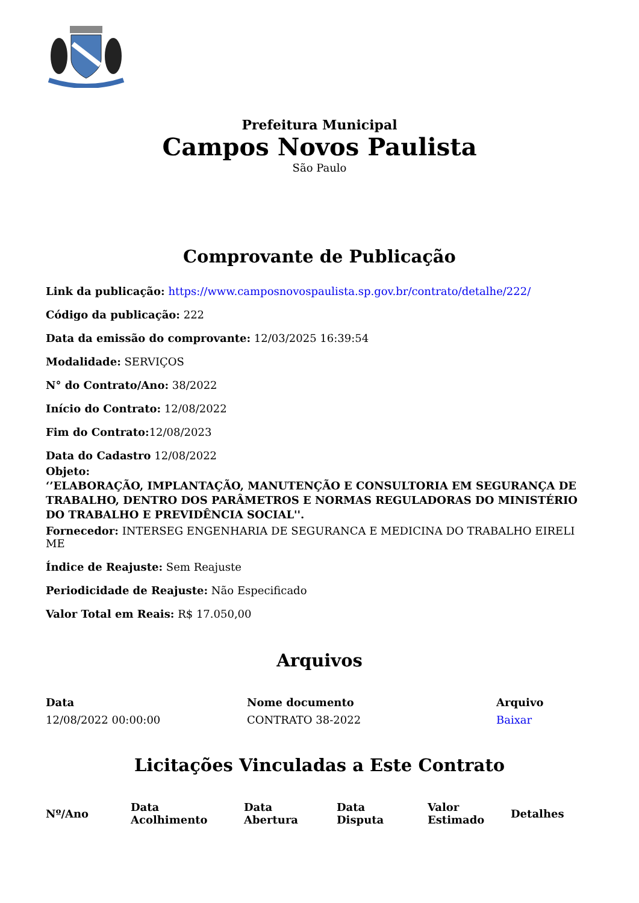Prefeitura Municipal
Campos Novos Paulista
São Paulo
Comprovante de Publicação
Link da publicação: https://www.camposnovospaulista.sp.gov.br/contrato/detalhe/222/
Código da publicação: 222
Data da emissão do comprovante: 12/03/2025 16:39:54
Modalidade: SERVIÇOS
N° do Contrato/Ano: 38/2022
Início do Contrato: 12/08/2022
Fim do Contrato: 12/08/2023
Data do Cadastro 12/08/2022
Objeto:
‘’ELABORAÇÃO, IMPLANTAÇÃO, MANUTENÇÃO E CONSULTORIA EM SEGURANÇA DE TRABALHO, DENTRO DOS PARÂMETROS E NORMAS REGULADORAS DO MINISTÉRIO DO TRABALHO E PREVIDÊNCIA SOCIAL''.
Fornecedor: INTERSEG ENGENHARIA DE SEGURANCA E MEDICINA DO TRABALHO EIRELI ME
Índice de Reajuste: Sem Reajuste
Periodicidade de Reajuste: Não Especificado
Valor Total em Reais: R$ 17.050,00
Arquivos
| Data | Nome documento | Arquivo |
| --- | --- | --- |
| 12/08/2022 00:00:00 | CONTRATO 38-2022 | Baixar |
Licitações Vinculadas a Este Contrato
| Nº/Ano | Data Acolhimento | Data Abertura | Data Disputa | Valor Estimado | Detalhes |
| --- | --- | --- | --- | --- | --- |